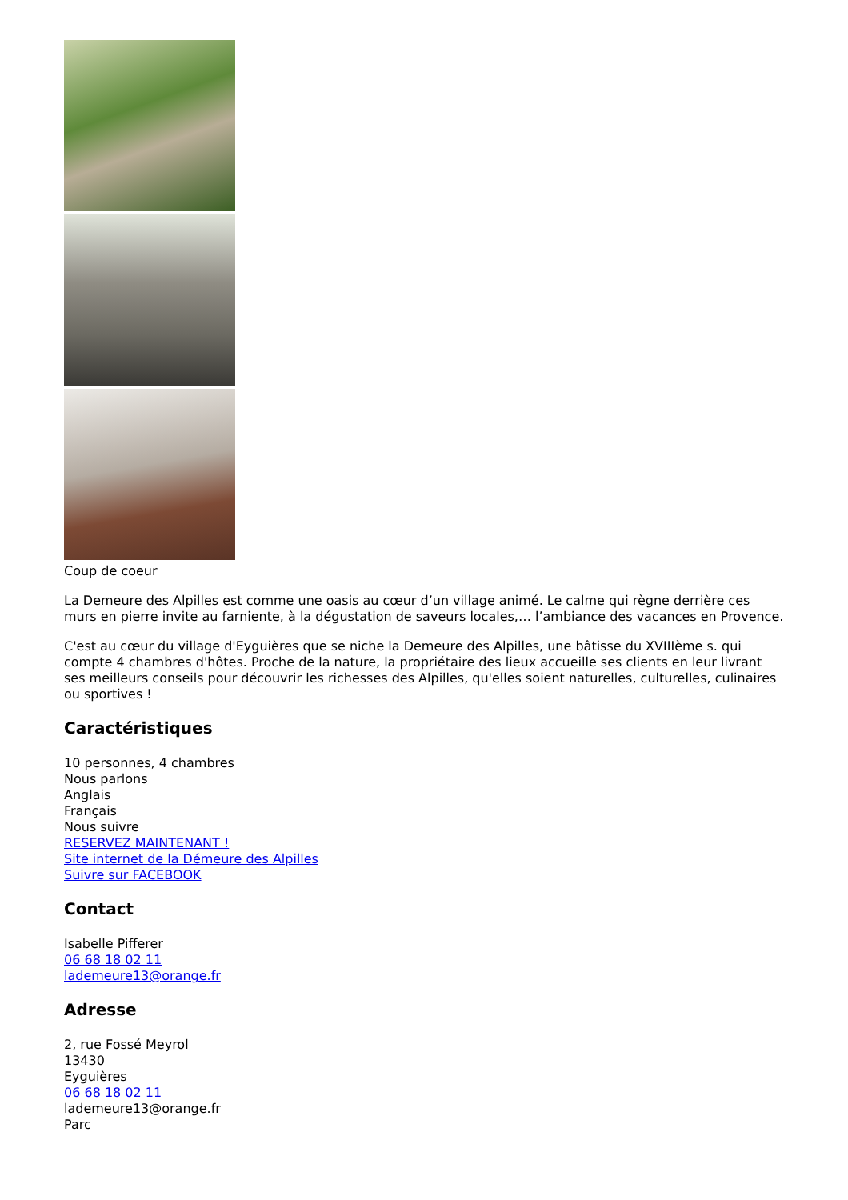Coup de coeur
La Demeure des Alpilles est comme une oasis au cœur d’un village animé. Le calme qui règne derrière ces murs en pierre invite au farniente, à la dégustation de saveurs locales,… l’ambiance des vacances en Provence.
C'est au cœur du village d'Eyguières que se niche la Demeure des Alpilles, une bâtisse du XVIIIème s. qui compte 4 chambres d'hôtes. Proche de la nature, la propriétaire des lieux accueille ses clients en leur livrant ses meilleurs conseils pour découvrir les richesses des Alpilles, qu'elles soient naturelles, culturelles, culinaires ou sportives !
Caractéristiques
10 personnes, 4 chambres
Nous parlons
Anglais
Français
Nous suivre
RESERVEZ MAINTENANT !
Site internet de la Démeure des Alpilles
Suivre sur FACEBOOK
Contact
Isabelle Pifferer
06 68 18 02 11
lademeure13@orange.fr
Adresse
2, rue Fossé Meyrol
13430
Eyguières
06 68 18 02 11
lademeure13@orange.fr
Parc